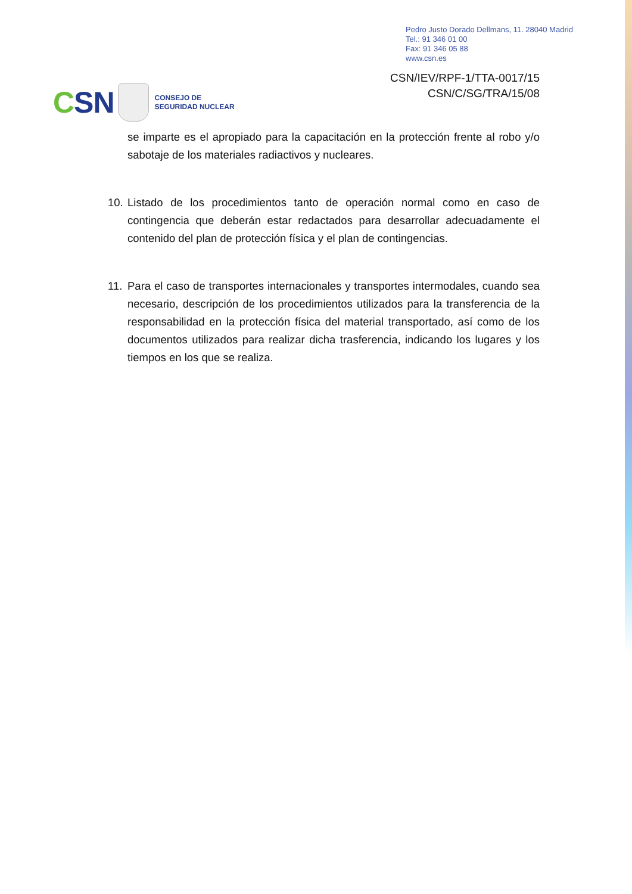Pedro Justo Dorado Dellmans, 11. 28040 Madrid
Tel.: 91 346 01 00
Fax: 91 346 05 88
www.csn.es
CSN/IEV/RPF-1/TTA-0017/15
CSN/C/SG/TRA/15/08
CSN
CONSEJO DE
SEGURIDAD NUCLEAR
se imparte es el apropiado para la capacitación en la protección frente al robo y/o sabotaje de los materiales radiactivos y nucleares.
10.
Listado de los procedimientos tanto de operación normal como en caso de contingencia que deberán estar redactados para desarrollar adecuadamente el contenido del plan de protección física y el plan de contingencias.
11.
Para el caso de transportes internacionales y transportes intermodales, cuando sea necesario, descripción de los procedimientos utilizados para la transferencia de la responsabilidad en la protección física del material transportado, así como de los documentos utilizados para realizar dicha trasferencia, indicando los lugares y los tiempos en los que se realiza.